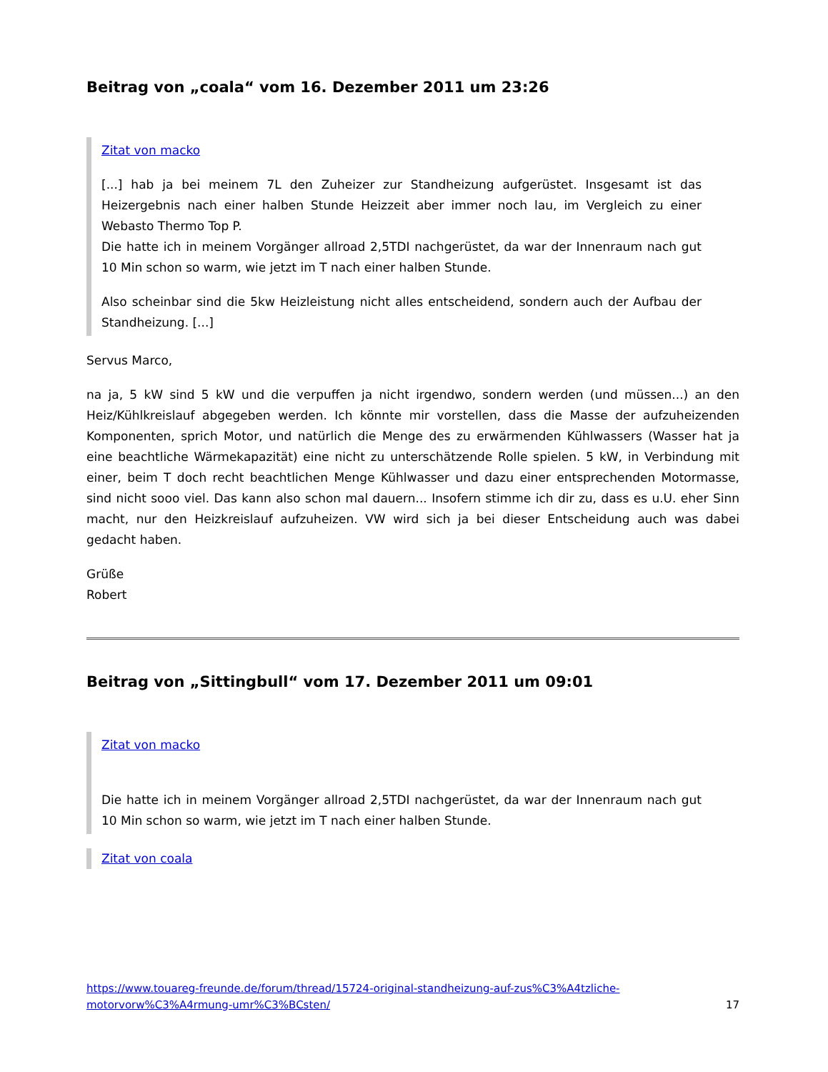Beitrag von „coala“ vom 16. Dezember 2011 um 23:26
Zitat von macko
[...] hab ja bei meinem 7L den Zuheizer zur Standheizung aufgerüstet. Insgesamt ist das Heizergebnis nach einer halben Stunde Heizzeit aber immer noch lau, im Vergleich zu einer Webasto Thermo Top P.
Die hatte ich in meinem Vorgänger allroad 2,5TDI nachgerüstet, da war der Innenraum nach gut 10 Min schon so warm, wie jetzt im T nach einer halben Stunde.
Also scheinbar sind die 5kw Heizleistung nicht alles entscheidend, sondern auch der Aufbau der Standheizung. [...]
Servus Marco,
na ja, 5 kW sind 5 kW und die verpuffen ja nicht irgendwo, sondern werden (und müssen...) an den Heiz/Kühlkreislauf abgegeben werden. Ich könnte mir vorstellen, dass die Masse der aufzuheizenden Komponenten, sprich Motor, und natürlich die Menge des zu erwärmenden Kühlwassers (Wasser hat ja eine beachtliche Wärmekapazität) eine nicht zu unterschätzende Rolle spielen. 5 kW, in Verbindung mit einer, beim T doch recht beachtlichen Menge Kühlwasser und dazu einer entsprechenden Motormasse, sind nicht sooo viel. Das kann also schon mal dauern... Insofern stimme ich dir zu, dass es u.U. eher Sinn macht, nur den Heizkreislauf aufzuheizen. VW wird sich ja bei dieser Entscheidung auch was dabei gedacht haben.
Grüße
Robert
Beitrag von „Sittingbull“ vom 17. Dezember 2011 um 09:01
Zitat von macko
Die hatte ich in meinem Vorgänger allroad 2,5TDI nachgerüstet, da war der Innenraum nach gut 10 Min schon so warm, wie jetzt im T nach einer halben Stunde.
Zitat von coala
https://www.touareg-freunde.de/forum/thread/15724-original-standheizung-auf-zus%C3%A4tzliche-motorvorw%C3%A4rmung-umr%C3%BCsten/ 17